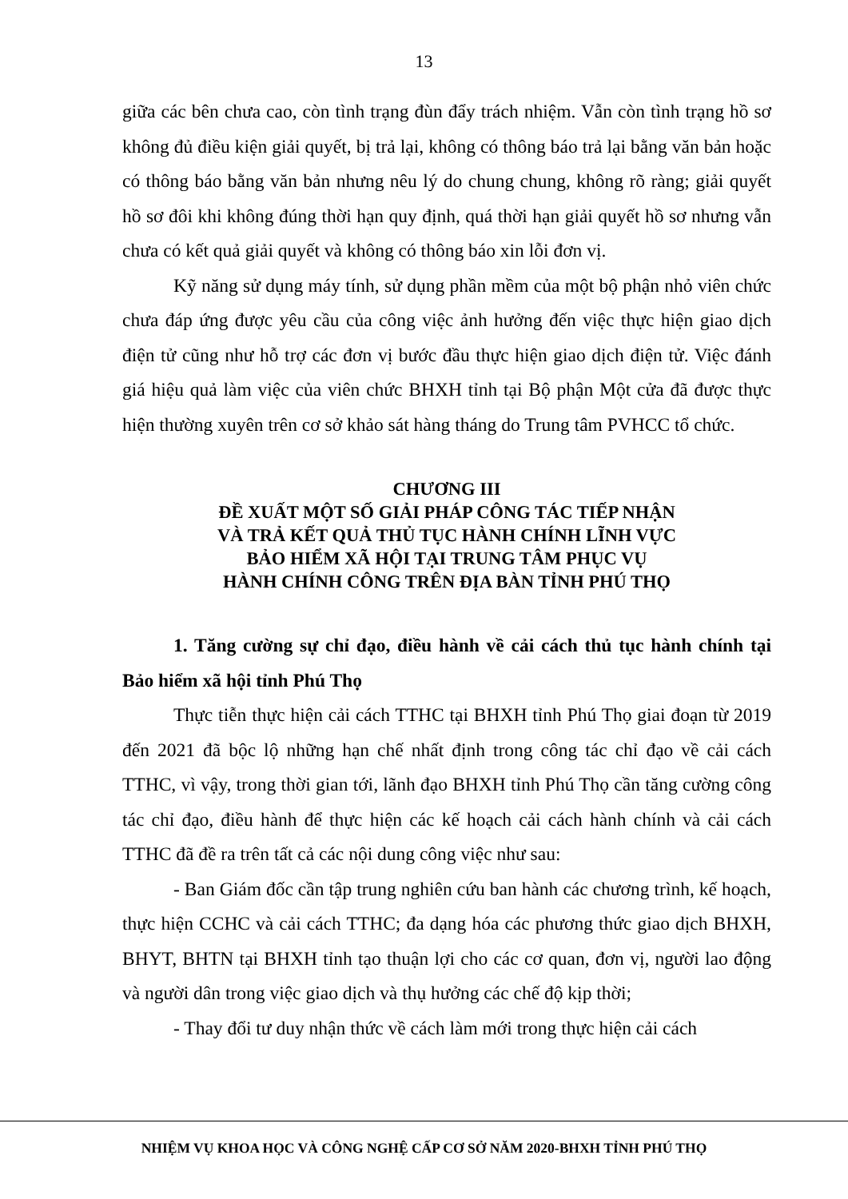13
giữa các bên chưa cao, còn tình trạng đùn đẩy trách nhiệm. Vẫn còn tình trạng hồ sơ không đủ điều kiện giải quyết, bị trả lại, không có thông báo trả lại bằng văn bản hoặc có thông báo bằng văn bản nhưng nêu lý do chung chung, không rõ ràng; giải quyết hồ sơ đôi khi không đúng thời hạn quy định, quá thời hạn giải quyết hồ sơ nhưng vẫn chưa có kết quả giải quyết và không có thông báo xin lỗi đơn vị.
Kỹ năng sử dụng máy tính, sử dụng phần mềm của một bộ phận nhỏ viên chức chưa đáp ứng được yêu cầu của công việc ảnh hưởng đến việc thực hiện giao dịch điện tử cũng như hỗ trợ các đơn vị bước đầu thực hiện giao dịch điện tử. Việc đánh giá hiệu quả làm việc của viên chức BHXH tỉnh tại Bộ phận Một cửa đã được thực hiện thường xuyên trên cơ sở khảo sát hàng tháng do Trung tâm PVHCC tổ chức.
CHƯƠNG III
ĐỀ XUẤT MỘT SỐ GIẢI PHÁP CÔNG TÁC TIẾP NHẬN
VÀ TRẢ KẾT QUẢ THỦ TỤC HÀNH CHÍNH LĨNH VỰC
BẢO HIỂM XÃ HỘI TẠI TRUNG TÂM PHỤC VỤ
HÀNH CHÍNH CÔNG TRÊN ĐỊA BÀN TỈNH PHÚ THỌ
1. Tăng cường sự chỉ đạo, điều hành về cải cách thủ tục hành chính tại Bảo hiểm xã hội tỉnh Phú Thọ
Thực tiễn thực hiện cải cách TTHC tại BHXH tỉnh Phú Thọ giai đoạn từ 2019 đến 2021 đã bộc lộ những hạn chế nhất định trong công tác chỉ đạo về cải cách TTHC, vì vậy, trong thời gian tới, lãnh đạo BHXH tỉnh Phú Thọ cần tăng cường công tác chỉ đạo, điều hành để thực hiện các kế hoạch cải cách hành chính và cải cách TTHC đã đề ra trên tất cả các nội dung công việc như sau:
- Ban Giám đốc cần tập trung nghiên cứu ban hành các chương trình, kế hoạch, thực hiện CCHC và cải cách TTHC; đa dạng hóa các phương thức giao dịch BHXH, BHYT, BHTN tại BHXH tỉnh tạo thuận lợi cho các cơ quan, đơn vị, người lao động và người dân trong việc giao dịch và thụ hưởng các chế độ kịp thời;
- Thay đổi tư duy nhận thức về cách làm mới trong thực hiện cải cách
NHIỆM VỤ KHOA HỌC VÀ CÔNG NGHỆ CẤP CƠ SỞ NĂM 2020-BHXH TỈNH PHÚ THỌ